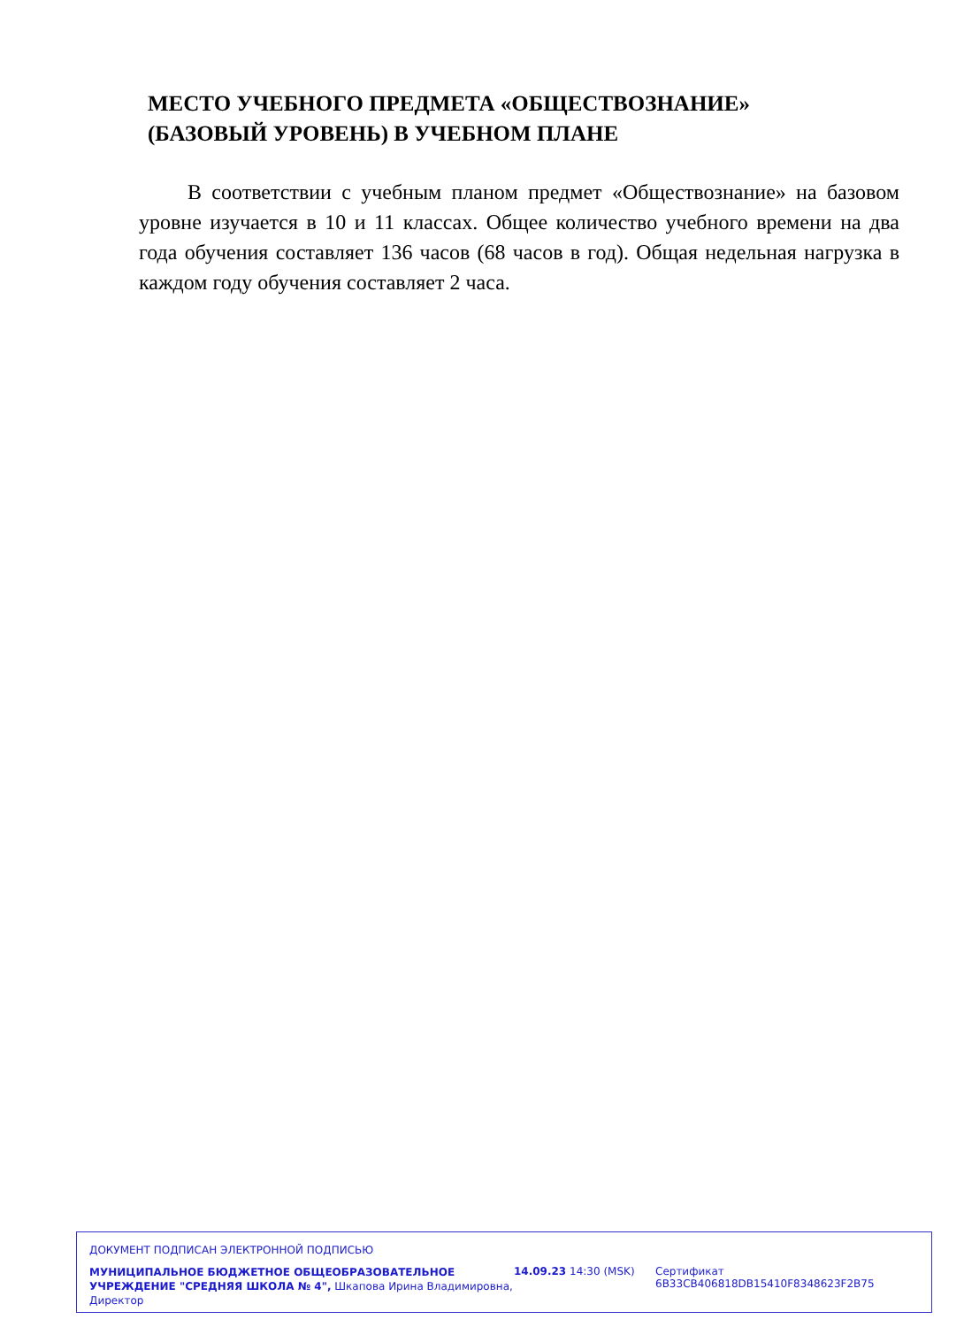МЕСТО УЧЕБНОГО ПРЕДМЕТА «ОБЩЕСТВОЗНАНИЕ»
(БАЗОВЫЙ УРОВЕНЬ) В УЧЕБНОМ ПЛАНЕ
В соответствии с учебным планом предмет «Обществознание» на базовом уровне изучается в 10 и 11 классах. Общее количество учебного времени на два года обучения составляет 136 часов (68 часов в год). Общая недельная нагрузка в каждом году обучения составляет 2 часа.
ДОКУМЕНТ ПОДПИСАН ЭЛЕКТРОННОЙ ПОДПИСЬЮ
МУНИЦИПАЛЬНОЕ БЮДЖЕТНОЕ ОБЩЕОБРАЗОВАТЕЛЬНОЕ УЧРЕЖДЕНИЕ "СРЕДНЯЯ ШКОЛА № 4", Шкапова Ирина Владимировна, Директор
14.09.23 14:30 (MSK) Сертификат 6B33CB406818DB15410F8348623F2B75